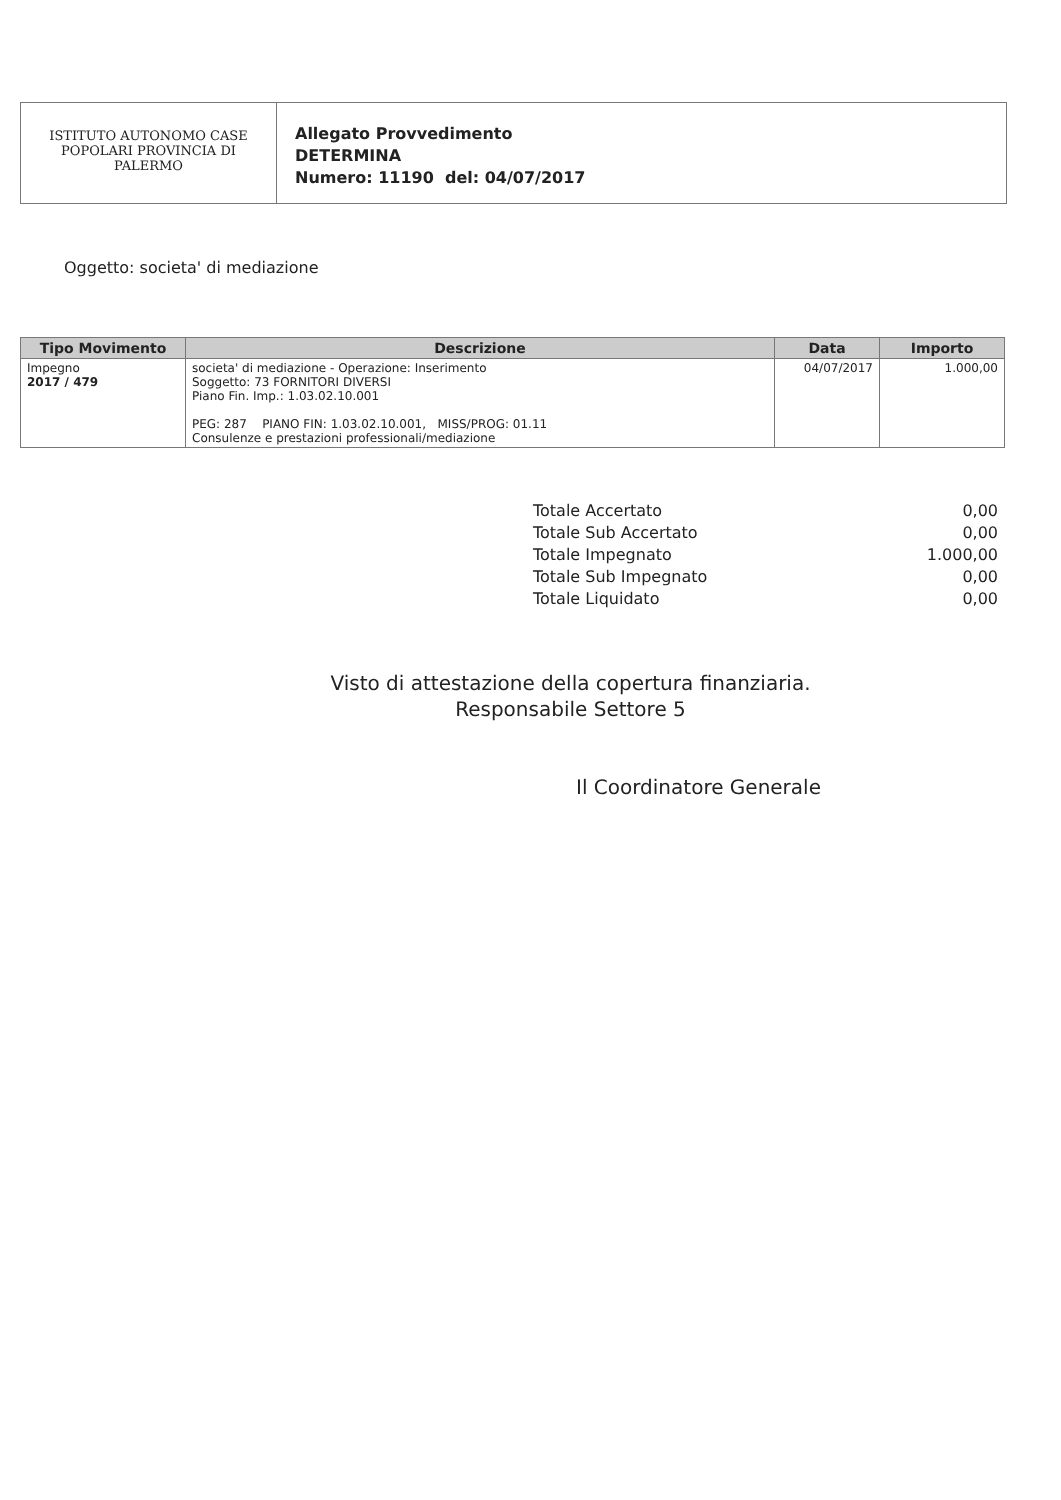ISTITUTO AUTONOMO CASE
POPOLARI PROVINCIA DI
PALERMO
Allegato Provvedimento
DETERMINA
Numero: 11190 del: 04/07/2017
Oggetto: societa' di mediazione
| Tipo Movimento | Descrizione | Data | Importo |
| --- | --- | --- | --- |
| Impegno 2017 / 479 | societa' di mediazione - Operazione: Inserimento Soggetto: 73 FORNITORI DIVERSI Piano Fin. Imp.: 1.03.02.10.001 PEG: 287 PIANO FIN: 1.03.02.10.001, MISS/PROG: 01.11 Consulenze e prestazioni professionali/mediazione | 04/07/2017 | 1.000,00 |
Totale Accertato 0,00
Totale Sub Accertato 0,00
Totale Impegnato 1.000,00
Totale Sub Impegnato 0,00
Totale Liquidato 0,00
Visto di attestazione della copertura finanziaria.
Responsabile Settore 5
Il Coordinatore Generale